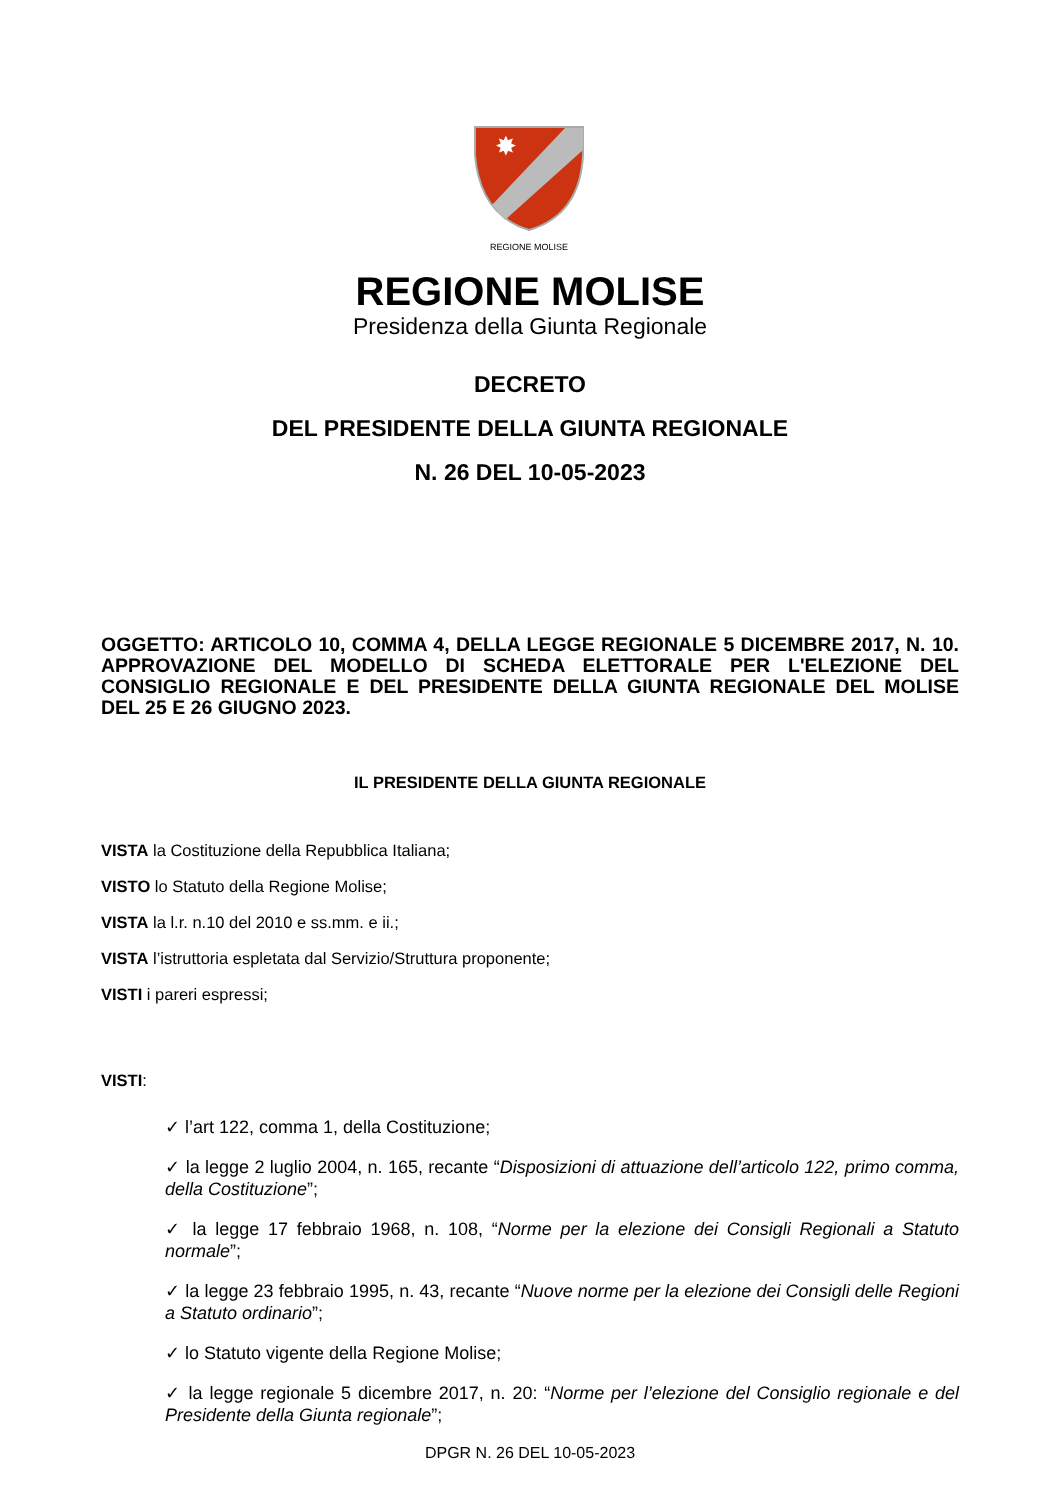✸
REGIONE MOLISE
REGIONE MOLISE
Presidenza della Giunta Regionale
DECRETO
DEL PRESIDENTE DELLA GIUNTA REGIONALE
N. 26 DEL 10-05-2023
OGGETTO: ARTICOLO 10, COMMA 4, DELLA LEGGE REGIONALE 5 DICEMBRE 2017, N. 10. APPROVAZIONE DEL MODELLO DI SCHEDA ELETTORALE PER L'ELEZIONE DEL CONSIGLIO REGIONALE E DEL PRESIDENTE DELLA GIUNTA REGIONALE DEL MOLISE DEL 25 E 26 GIUGNO 2023.
IL PRESIDENTE DELLA GIUNTA REGIONALE
VISTA la Costituzione della Repubblica Italiana;
VISTO lo Statuto della Regione Molise;
VISTA la l.r. n.10 del 2010 e ss.mm. e ii.;
VISTA l’istruttoria espletata dal Servizio/Struttura proponente;
VISTI i pareri espressi;
VISTI:
✓ l’art 122, comma 1, della Costituzione;
✓ la legge 2 luglio 2004, n. 165, recante “Disposizioni di attuazione dell’articolo 122, primo comma, della Costituzione”;
✓ la legge 17 febbraio 1968, n. 108, “Norme per la elezione dei Consigli Regionali a Statuto normale”;
✓ la legge 23 febbraio 1995, n. 43, recante “Nuove norme per la elezione dei Consigli delle Regioni a Statuto ordinario”;
✓ lo Statuto vigente della Regione Molise;
✓ la legge regionale 5 dicembre 2017, n. 20: “Norme per l’elezione del Consiglio regionale e del Presidente della Giunta regionale”;
DPGR N. 26 DEL 10-05-2023